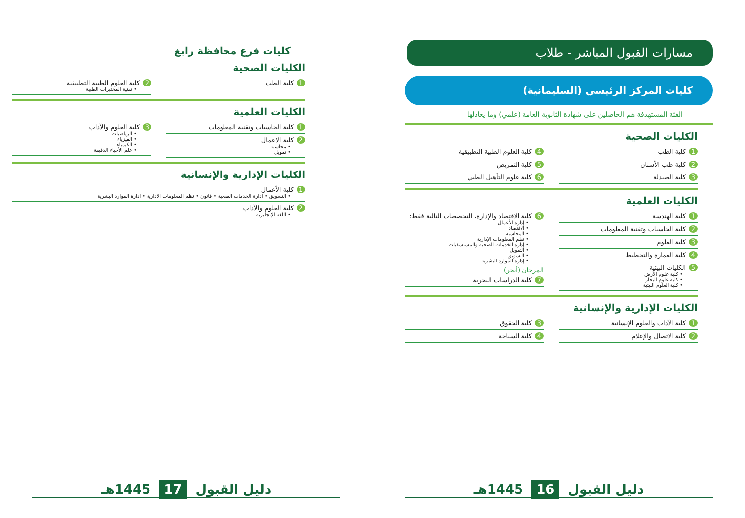مسارات القبول المباشر - طلاب
كليات المركز الرئيسي (السليمانية)
الفئة المستهدفة هم الحاصلين على شهادة الثانوية العامة (علمي) وما يعادلها
الكليات الصحية
1 كلية الطب
2 كلية طب الأسنان
3 كلية الصيدلة
4 كلية العلوم الطبية التطبيقية
5 كلية التمريض
6 كلية علوم التأهيل الطبي
الكليات العلمية
1 كلية الهندسة
2 كلية الحاسبات وتقنية المعلومات
3 كلية العلوم
4 كلية العمارة والتخطيط
5 الكليات البيئية
• كلية علوم الأرض
• كلية علوم البحار
• كلية العلوم البيئية
6 كلية الاقتصاد والإدارة، التخصصات التالية فقط:
• إدارة الأعمال
• الاقتصاد
• المحاسبة
• نظم المعلومات الإدارية
• إدارة الخدمات الصحية والمستشفيات
• التمويل
• التسويق
• إدارة الموارد البشرية
المرجان (أبحر)
7 كلية الدراسات البحرية
الكليات الإدارية والإنسانية
1 كلية الآداب والعلوم الإنسانية
2 كلية الاتصال والإعلام
3 كلية الحقوق
4 كلية السياحة
دليل القبول 16 1445هـ
كليات فرع محافظة رابغ
الكليات الصحية
1 كلية الطب 2 كلية العلوم الطبية التطبيقية
• تقنية المختبرات الطبية
الكليات العلمية
1 كلية الحاسبات وتقنية المعلومات
2 كلية الاعمال
• محاسبة
• تمويل
3 كلية العلوم والآداب
• الرياضيات
• الفيزياء
• الكيمياء
• علم الأحياء الدقيقة
الكليات الإدارية والإنسانية
1 كلية الأعمال
• التسويق • ادارة الخدمات الصحية • قانون • نظم المعلومات الادارية • ادارة الموارد البشرية
2 كلية العلوم والآداب
• اللغة الإنجليزية
دليل القبول 17 1445هـ